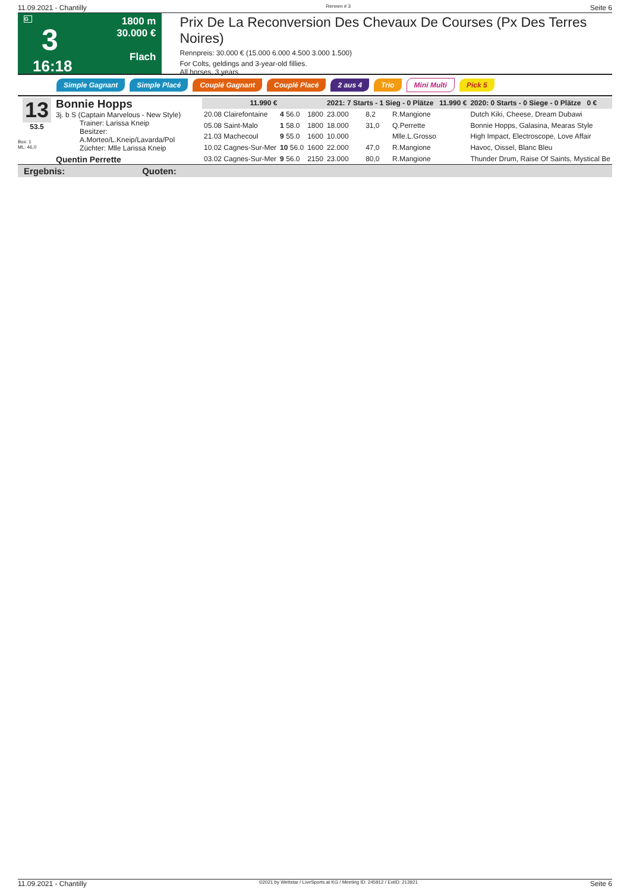11.09.2021 - Chantilly Rennen # 3 Seite 6
G
3
16:18
1800 m
30.000 €
Flach
Prix De La Reconversion Des Chevaux De Courses (Px Des Terres Noires)
Rennpreis: 30.000 € (15.000 6.000 4.500 3.000 1.500)
For Colts, geldings and 3-year-old fillies.
All horses, 3 years
Simple Gagnant Simple Placé Couplé Gagnant Couplé Placé 2 aus 4 Trio Mini Multi Pick 5
13
53.5
Box: 1
ML: 46,0
Bonnie Hopps
3j. b S (Captain Marvelous - New Style)
Trainer: Larissa Kneip
Besitzer: A.Morteo/L.Kneip/Lavarda/Pol
Züchter: Mlle Larissa Kneip
Quentin Perrette
| 11.990 € | | | 2021: 7 Starts - 1 Sieg - 0 Plätze 11.990 € | | | | 2020: 0 Starts - 0 Siege - 0 Plätze 0 € |
| 20.08 Clairefontaine | 4 56.0 | 1800 | 23.000 | 8,2 | R.Mangione | | Dutch Kiki, Cheese, Dream Dubawi |
| 05.08 Saint-Malo | 1 58.0 | 1800 | 18.000 | 31,0 | Q.Perrette | | Bonnie Hopps, Galasina, Mearas Style |
| 21.03 Machecoul | 9 55.0 | 1600 | 10.000 | | Mlle.L.Grosso | | High Impact, Electroscope, Love Affair |
| 10.02 Cagnes-Sur-Mer | 10 56.0 | 1600 | 22.000 | 47,0 | R.Mangione | | Havoc, Oissel, Blanc Bleu |
| 03.02 Cagnes-Sur-Mer | 9 56.0 | 2150 | 23.000 | 80,0 | R.Mangione | | Thunder Drum, Raise Of Saints, Mystical Be |
Ergebnis: Quoten:
11.09.2021 - Chantilly ©2021 by Wettstar / LiveSports.at KG / Meeting ID: 245912 / ExtID: 213921 Seite 6